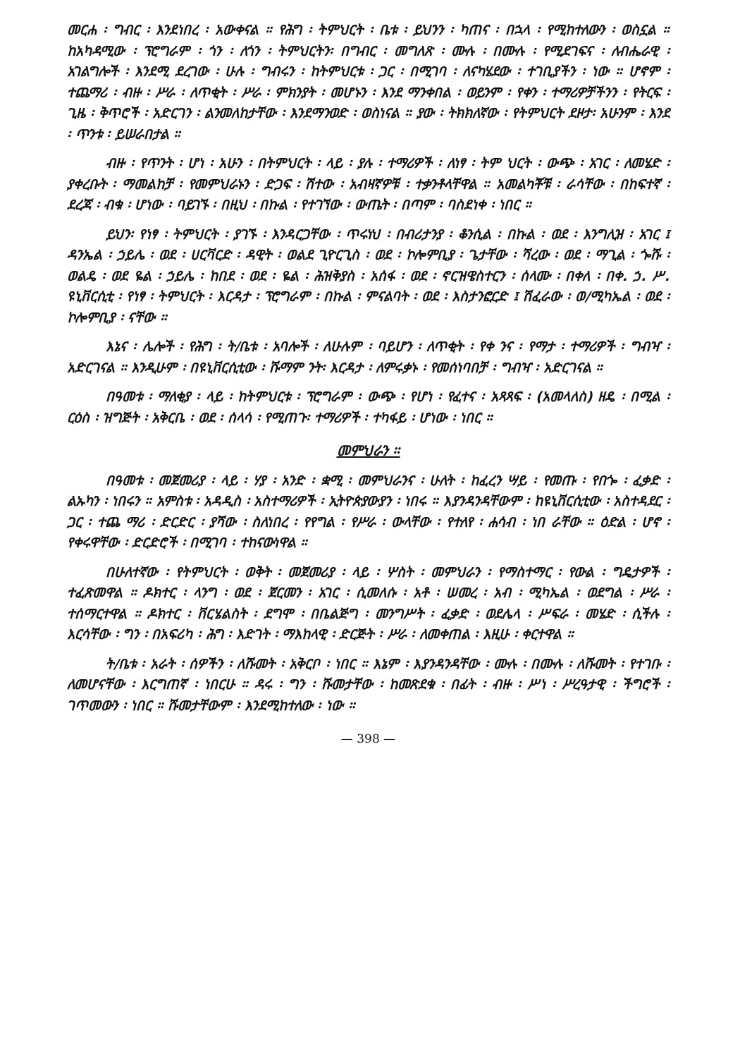መርሐ ፡ ግብር ፡ እንደነበረ ፡ አውቀናል ። የሕግ ፡ ትምህርት ፡ ቤቱ ፡ ይህንን ፡ ካጠና ፡ በኋላ ፡ የሚከተለውን ፡ ወስኗል ። ከአካዳሚው ፡ ፕሮግራም ፡ ጎን ፡ ለጎን ፡ ትምህርትን፡ በግብር ፡ መግለጽ ፡ ሙሉ ፡ በሙሉ ፡ የሚደገፍና ፡ ለብሔራዊ ፡ አገልግሎች ፡ እንደሚ ደረገው ፡ ሁሉ ፡ ግብሩን ፡ ከትምህርቱ ፡ ጋር ፡ በሚገባ ፡ ለናካሄደው ፡ ተገቢያችን ፡ ነው ። ሆኖም ፡ ተጨማሪ ፡ ብዙ ፡ ሥራ ፡ ለጥቂት ፡ ሥራ ፡ ምክንያት ፡ መሆኑን ፡ እንደ ማንቀበል ፡ ወይንም ፡ የቀን ፡ ተማሪዎቻችንን ፡ የትርፍ ፡ ጊዜ ፡ ቅጥሮች ፡ አድርገን ፡ ልንመለከታቸው ፡ እንደማንወድ ፡ ወስነናል ። ያው ፡ ትክክለኛው ፡ የትምህርት ደዞታ፡ አሁንም ፡ እንደ ፡ ጥንቱ ፡ ይሠራበታል ።
ብዙ ፡ የጥንት ፡ ሆነ ፡ አሁን ፡ በትምህርት ፡ ላይ ፡ ያሉ ፡ ተማሪዎች ፡ ለነፃ ፡ ትም ህርት ፡ ውጭ ፡ አገር ፡ ለመሄድ ፡ ያቀረቡት ፡ ማመልከቻ ፡ የመምህራኑን ፡ ድጋፍ ፡ ሽተው ፡ አብዛኛዎቹ ፡ ተቃንቶላቸዋል ። አመልካቾቹ ፡ ራሳቸው ፡ በከፍተኛ ፡ ደረጃ ፡ ብቁ ፡ ሆነው ፡ ባይገኙ ፡ በዚህ ፡ በኩል ፡ የተገኘው ፡ ውጤት ፡ በጣም ፡ ባስደነቀ ፡ ነበር ።
ይህን፡ የነፃ ፡ ትምህርት ፡ ያገኙ ፡ እንዳርጋቸው ፡ ጥሩነህ ፡ በብሪታንያ ፡ ቆንሲል ፡ በኩል ፡ ወደ ፡ እንግሊዝ ፡ አገር ፤ ዳንኤል ፡ ኃይሌ ፡ ወደ ፡ ሀርቫርድ ፡ ዳዊት ፡ ወልደ ጊዮርጊስ ፡ ወደ ፡ ኮሎምቢያ ፡ ጌታቸው ፡ ሻረው ፡ ወደ ፡ ማጊል ፡ ጐሹ ፡ ወልዴ ፡ ወደ ዬል ፡ ኃይሌ ፡ ከበደ ፡ ወደ ፡ ዬል ፡ ሕዝቅያስ ፡ አሰፋ ፡ ወደ ፡ ኖርዝዌስተርን ፡ ሰላሙ ፡ በቀለ ፡ በቀ. ኃ. ሥ. ዩኒቨርሲቲ ፡ የነፃ ፡ ትምህርት ፡ እርዳታ ፡ ፕሮግራም ፡ በኩል ፡ ምናልባት ፡ ወደ ፡ እስታንፎርድ ፤ ሽፈራው ፡ ወ/ሚካኤል ፡ ወደ ፡ ኮሎምቢያ ፡ ናቸው ።
እኔና ፡ ሌሎች ፡ የሕግ ፡ ት/ቤቱ ፡ አባሎች ፡ ለሁሉም ፡ ባይሆን ፡ ለጥቂት ፡ የቀ ንና ፡ የማታ ፡ ተማሪዎች ፡ ግብዣ ፡ አድርገናል ። እንዲሁም ፡ በዩኒቨርሲቲው ፡ ሹማም ንት፡ እርዳታ ፡ ለምሩቃኑ ፡ የመሰነባበቻ ፡ ግብዣ ፡ አድርገናል ።
በዓመቱ ፡ ማለቂያ ፡ ላይ ፡ ከትምህርቱ ፡ ፕሮግራም ፡ ውጭ ፡ የሆነ ፡ የፈተና ፡ አጻጻፍ ፡ (አመላለስ) ዘዴ ፡ በሚል ፡ ርዕስ ፡ ዝግጅት ፡ አቅርቤ ፡ ወደ ፡ ሰላሳ ፡ የሚጠጉ፡ ተማሪዎች ፡ ተካፋይ ፡ ሆነው ፡ ነበር ።
መምህራን ።
በዓመቱ ፡ መጀመሪያ ፡ ላይ ፡ ሃያ ፡ አንድ ፡ ቋሚ ፡ መምህራንና ፡ ሁለት ፡ ከፈረን ሣይ ፡ የመጡ ፡ የበጐ ፡ ፈቃድ ፡ ልኡካን ፡ ነበሩን ። አምስቱ ፡ አዳዲስ ፡ አስተማሪዎች ፡ ኢትዮጵያውያን ፡ ነበሩ ። እያንዳንዳቸውም ፡ ከዩኒቨርሲቲው ፡ አስተዳደር ፡ ጋር ፡ ተጨ ማሪ ፡ ድርድር ፡ ያሻው ፡ ስለነበረ ፡ የየግል ፡ የሥራ ፡ ውላቸው ፡ የተለየ ፡ ሐሳብ ፡ ነበ ራቸው ። ዕድል ፡ ሆኖ ፡ የቀሩዋቸው ፡ ድርድሮች ፡ በሚገባ ፡ ተከናውነዋል ።
በሁለተኛው ፡ የትምህርት ፡ ወቅት ፡ መጀመሪያ ፡ ላይ ፡ ሦስት ፡ መምህራን ፡ የማስተማር ፡ የውል ፡ ግዴታዎች ፡ ተፈጽመዋል ። ዶክተር ፡ ላንግ ፡ ወደ ፡ ጀርመን ፡ አገር ፡ ሲመለሱ ፡ አቶ ፡ ሠመረ ፡ አብ ፡ ሚካኤል ፡ ወደግል ፡ ሥራ ፡ ተሰማርተዋል ። ዶክተር ፡ ቨርሄልስት ፡ ደግሞ ፡ በቤልጅግ ፡ መንግሥት ፡ ፈቃድ ፡ ወደሌላ ፡ ሥፍራ ፡ መሄድ ፡ ሲችሉ ፡ እርሳቸው ፡ ግን ፡ በአፍሪካ ፡ ሕግ ፡ እድገት ፡ ማእከላዊ ፡ ድርጅት ፡ ሥራ ፡ ለመቀጠል ፡ እዚሁ ፡ ቀርተዋል ።
ት/ቤቱ ፡ አራት ፡ ሰዎችን ፡ ለሹመት ፡ አቅርቦ ፡ ነበር ። እኔም ፡ እያንዳንዳቸው ፡ ሙሉ ፡ በሙሉ ፡ ለሹመት ፡ የተገቡ ፡ ለመሆናቸው ፡ እርግጠኛ ፡ ነበርሁ ። ዳሩ ፡ ግን ፡ ሹመታቸው ፡ ከመጽደቁ ፡ በፊት ፡ ብዙ ፡ ሥነ ፡ ሥረዓታዊ ፡ ችግሮች ፡ ገጥመውን ፡ ነበር ። ሹመታቸውም ፡ እንደሚከተለው ፡ ነው ።
— 398 —